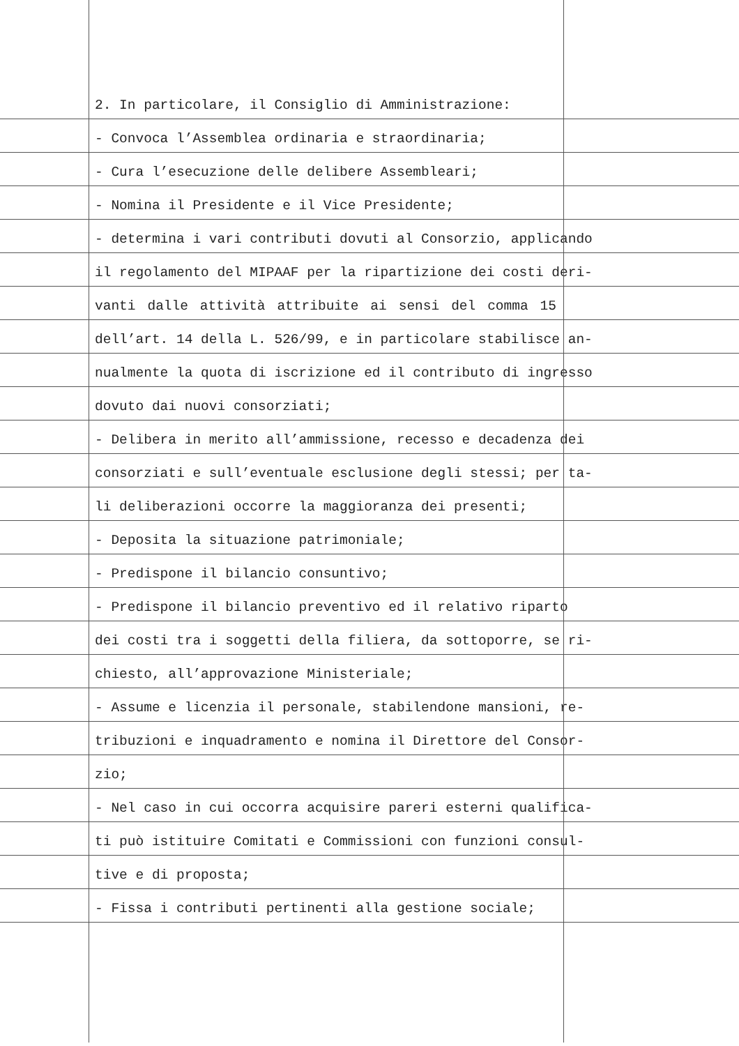2. In particolare, il Consiglio di Amministrazione:
- Convoca l’Assemblea ordinaria e straordinaria;
- Cura l’esecuzione delle delibere Assembleari;
- Nomina il Presidente e il Vice Presidente;
- determina i vari contributi dovuti al Consorzio, applicando
il regolamento del MIPAAF per la ripartizione dei costi deri-
vanti dalle attività attribuite ai sensi del comma 15
dell’art. 14 della L. 526/99, e in particolare stabilisce an-
nualmente la quota di iscrizione ed il contributo di ingresso
dovuto dai nuovi consorziati;
- Delibera in merito all’ammissione, recesso e decadenza dei
consorziati e sull’eventuale esclusione degli stessi; per ta-
li deliberazioni occorre la maggioranza dei presenti;
- Deposita la situazione patrimoniale;
- Predispone il bilancio consuntivo;
- Predispone il bilancio preventivo ed il relativo riparto
dei costi tra i soggetti della filiera, da sottoporre, se ri-
chiesto, all’approvazione Ministeriale;
- Assume e licenzia il personale, stabilendone mansioni, re-
tribuzioni e inquadramento e nomina il Direttore del Consor-
zio;
- Nel caso in cui occorra acquisire pareri esterni qualifica-
ti può istituire Comitati e Commissioni con funzioni consul-
tive e di proposta;
- Fissa i contributi pertinenti alla gestione sociale;